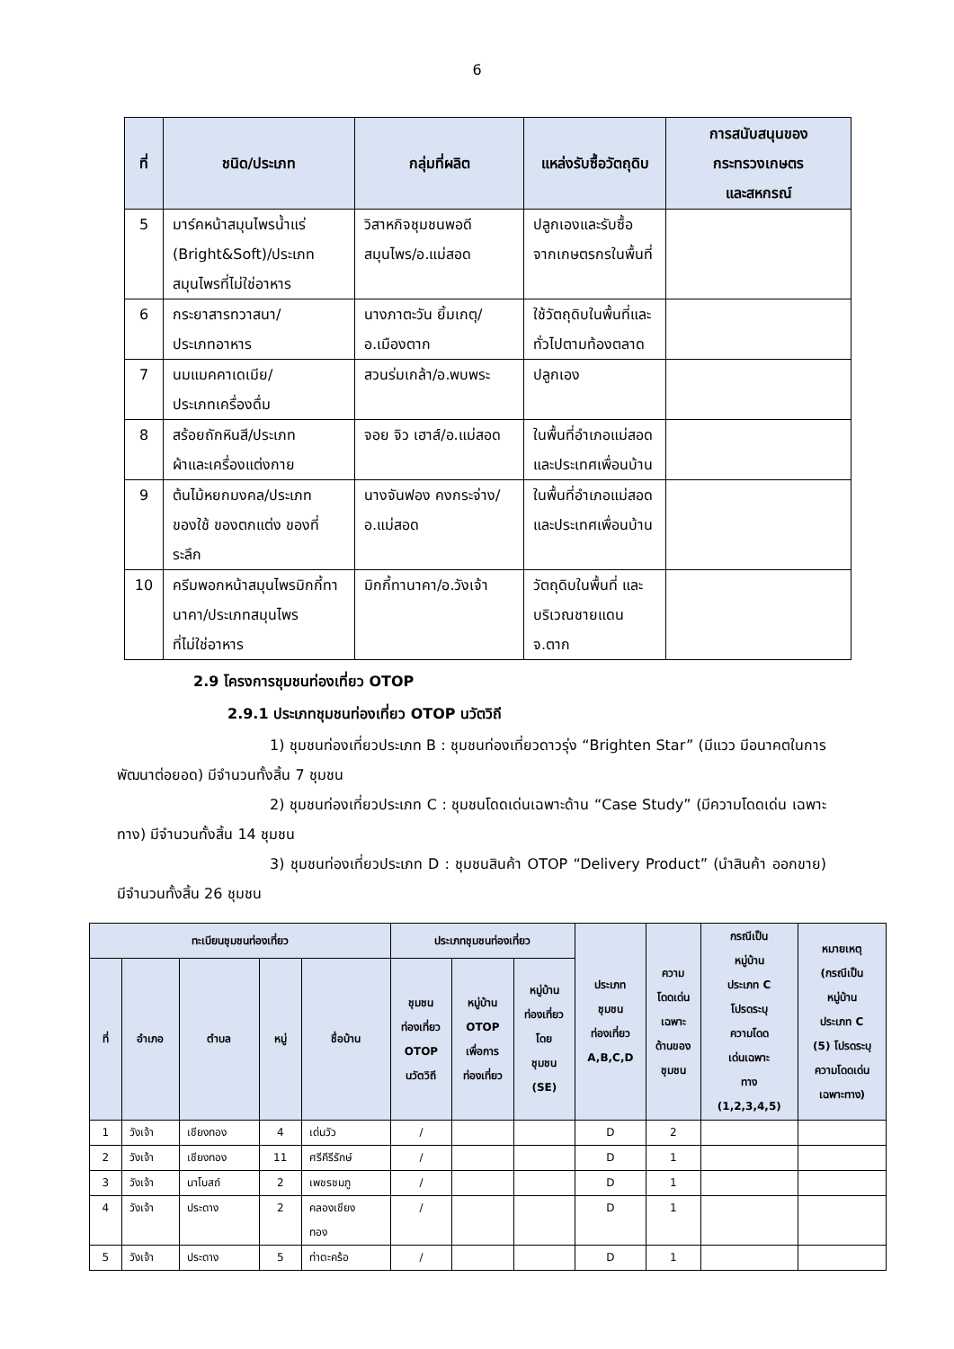6
| ที่ | ชนิด/ประเภท | กลุ่มที่ผลิต | แหล่งรับซื้อวัตถุดิบ | การสนับสนุนของ กระทรวงเกษตร และสหกรณ์ |
| --- | --- | --- | --- | --- |
| 5 | มาร์คหน้าสมุนไพรน้ำแร่ (Bright&Soft)/ประเภท สมุนไพรที่ไม่ใช่อาหาร | วิสาหกิจชุมชนพอดี สมุนไพร/อ.แม่สอด | ปลูกเองและรับซื้อ จากเกษตรกรในพื้นที่ | |
| 6 | กระยาสารทวาสนา/ ประเภทอาหาร | นางภาตะวัน ยิ้มเกตุ/ อ.เมืองตาก | ใช้วัตถุดิบในพื้นที่และ ทั่วไปตามท้องตลาด | |
| 7 | นมแมคคาเดเมีย/ ประเภทเครื่องดื่ม | สวนร่มเกล้า/อ.พบพระ | ปลูกเอง | |
| 8 | สร้อยถักหินสี/ประเภท ผ้าและเครื่องแต่งกาย | จอย จิว เฮาส์/อ.แม่สอด | ในพื้นที่อำเภอแม่สอด และประเทศเพื่อนบ้าน | |
| 9 | ต้นไม้หยกมงคล/ประเภทของใช้ ของตกแต่ง ของที่ระลึก | นางจันฟอง คงกระจ่าง/ อ.แม่สอด | ในพื้นที่อำเภอแม่สอด และประเทศเพื่อนบ้าน | |
| 10 | ครีมพอกหน้าสมุนไพรมิกกี้ทา นาคา/ประเภทสมุนไพร ที่ไม่ใช่อาหาร | มิกกี้ทานาคา/อ.วังเจ้า | วัตถุดิบในพื้นที่ และ บริเวณชายแดนจ.ตาก | |
2.9 โครงการชุมชนท่องเที่ยว OTOP
2.9.1 ประเภทชุมชนท่องเที่ยว OTOP นวัตวิถี
1) ชุมชนท่องเที่ยวประเภท B : ชุมชนท่องเที่ยวดาวรุ่ง “Brighten Star” (มีแวว มีอนาคตในการพัฒนาต่อยอด) มีจำนวนทั้งสิ้น 7 ชุมชน
2) ชุมชนท่องเที่ยวประเภท C : ชุมชนโดดเด่นเฉพาะด้าน “Case Study” (มีความโดดเด่น เฉพาะทาง) มีจำนวนทั้งสิ้น 14 ชุมชน
3) ชุมชนท่องเที่ยวประเภท D : ชุมชนสินค้า OTOP “Delivery Product” (นำสินค้า ออกขาย) มีจำนวนทั้งสิ้น 26 ชุมชน
| ทะเบียนชุมชนท่องเที่ยว | | | | | ประเภทชุมชนท่องเที่ยว | | | ประเภท ชุมชน ท่องเที่ยว A,B,C,D | ความ โดดเด่น เฉพาะ ด้านของ ชุมชน | กรณีเป็น หมู่บ้าน ประเภท C โปรดระบุ ความโดด เด่นเฉพาะ ทาง (1,2,3,4,5) | หมายเหตุ (กรณีเป็น หมู่บ้าน ประเภท C (5) โปรดระบุ ความโดดเด่น เฉพาะทาง) |
| --- | --- | --- | --- | --- | --- | --- | --- | --- | --- | --- | --- |
| ที่ | อำเภอ | ตำบล | หมู่ | ชื่อบ้าน | ชุมชน ท่องเที่ยว OTOP นวัตวิถี | หมู่บ้าน OTOP เพื่อการ ท่องเที่ยว | หมู่บ้าน ท่องเที่ยว โดย ชุมชน (SE) | | | | |
| 1 | วังเจ้า | เชียงทอง | 4 | เด่นวัว | / | | | D | 2 | | |
| 2 | วังเจ้า | เชียงทอง | 11 | ศรีคีรีรักษ์ | / | | | D | 1 | | |
| 3 | วังเจ้า | นาโบสถ์ | 2 | เพชรชมภู | / | | | D | 1 | | |
| 4 | วังเจ้า | ประดาง | 2 | คลองเชียง ทอง | / | | | D | 1 | | |
| 5 | วังเจ้า | ประดาง | 5 | ท่าตะคร้อ | / | | | D | 1 | | |